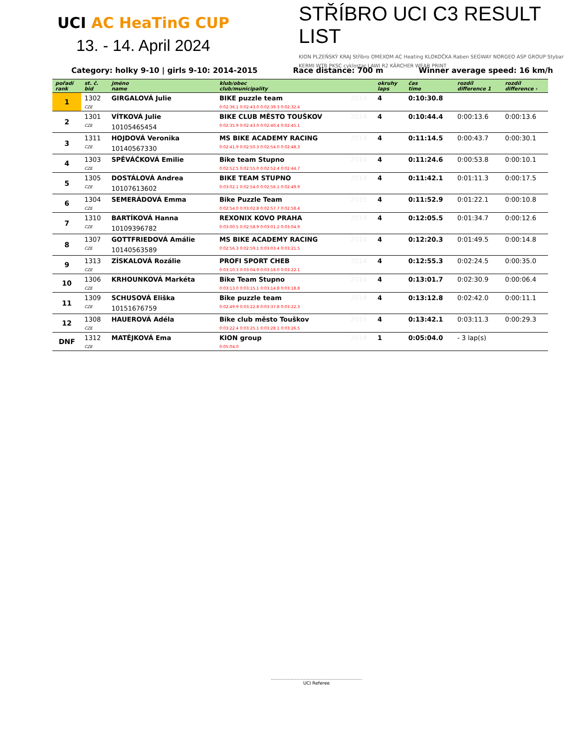UCI AC HeaTinG CUP
13. - 14. April 2024
STŘÍBRO UCI C3 RESULT LIST
KION PLZEŇSKÝ KRAJ Stříbro OMEXOM AC Heating KLOKOČKA Raben SEGWAY NORGEO ASP GROUP Stybar KERMI WTB PKSC cyklostar LAWI R2 KÄRCHER WEAR PRINT
Category: holky 9-10 | girls 9-10: 2014-2015 Race distance: 700 m Winner average speed: 16 km/h
| pořadí rank | st. č. bid | jméno name | klub/obec club/municipality | | okruhy laps | čas time | rozdíl difference 1 | rozdíl difference ‹ |
| --- | --- | --- | --- | --- | --- | --- | --- | --- |
| 1 | 1302 | GIRGALOVÁ Julie | BIKE puzzle team | 2014 | 4 | 0:10:30.8 | | |
| | CZE | | 0:02:36.1 0:02:43.0 0:02:39.3 0:02:32.4 | | | | | |
| 2 | 1301 | VÍTKOVÁ Julie | BIKE CLUB MĚSTO TOUŠKOV | 2014 | 4 | 0:10:44.4 | 0:00:13.6 | 0:00:13.6 |
| | CZE | 10105465454 | 0:02:35.9 0:02:43.0 0:02:40.4 0:02:45.1 | | | | | |
| 3 | 1311 | HOJDOVÁ Veronika | MS BIKE ACADEMY RACING | 2014 | 4 | 0:11:14.5 | 0:00:43.7 | 0:00:30.1 |
| | CZE | 10140567330 | 0:02:41.9 0:02:50.3 0:02:54.0 0:02:48.3 | | | | | |
| 4 | 1303 | SPĚVÁČKOVÁ Emilie | Bike team Stupno | 2014 | 4 | 0:11:24.6 | 0:00:53.8 | 0:00:10.1 |
| | CZE | | 0:02:52.5 0:02:55.0 0:02:52.4 0:02:44.7 | | | | | |
| 5 | 1305 | DOSTÁLOVÁ Andrea | BIKE TEAM STUPNO | 2014 | 4 | 0:11:42.1 | 0:01:11.3 | 0:00:17.5 |
| | CZE | 10107613602 | 0:03:02.1 0:02:54.0 0:02:56.1 0:02:49.9 | | | | | |
| 6 | 1304 | SEMERÁDOVÁ Emma | Bike Puzzle Team | 2015 | 4 | 0:11:52.9 | 0:01:22.1 | 0:00:10.8 |
| | CZE | | 0:02:54.0 0:03:02.8 0:02:57.7 0:02:58.4 | | | | | |
| 7 | 1310 | BARTÍKOVÁ Hanna | REXONIX KOVO PRAHA | 2014 | 4 | 0:12:05.5 | 0:01:34.7 | 0:00:12.6 |
| | CZE | 10109396782 | 0:03:00.5 0:02:58.9 0:03:01.2 0:03:04.9 | | | | | |
| 8 | 1307 | GOTTFRIEDOVÁ Amálie | MS BIKE ACADEMY RACING | 2014 | 4 | 0:12:20.3 | 0:01:49.5 | 0:00:14.8 |
| | CZE | 10140563589 | 0:02:56.3 0:02:59.1 0:03:03.4 0:03:21.5 | | | | | |
| 9 | 1313 | ZÍSKALOVÁ Rozálie | PROFI SPORT CHEB | 2014 | 4 | 0:12:55.3 | 0:02:24.5 | 0:00:35.0 |
| | CZE | | 0:03:10.3 0:03:04.9 0:03:18.0 0:03:22.1 | | | | | |
| 10 | 1306 | KRHOUNKOVÁ Markéta | Bike Team Stupno | 2014 | 4 | 0:13:01.7 | 0:02:30.9 | 0:00:06.4 |
| | CZE | | 0:03:13.0 0:03:15.1 0:03:14.8 0:03:18.8 | | | | | |
| 11 | 1309 | SCHUSOVÁ Eliška | Bike puzzle team | 2014 | 4 | 0:13:12.8 | 0:02:42.0 | 0:00:11.1 |
| | CZE | 10151676759 | 0:02:49.9 0:03:22.8 0:03:37.8 0:03:22.3 | | | | | |
| 12 | 1308 | HAUEROVÁ Adéla | Bike club město Touškov | 2015 | 4 | 0:13:42.1 | 0:03:11.3 | 0:00:29.3 |
| | CZE | | 0:03:22.4 0:03:25.1 0:03:28.1 0:03:26.5 | | | | | |
| DNF | 1312 | MATĚJKOVÁ Ema | KION group | 2014 | 1 | 0:05:04.0 | - 3 lap(s) | |
| | CZE | | 0:05:04.0 | | | | | |
................................................................
UCI Referee